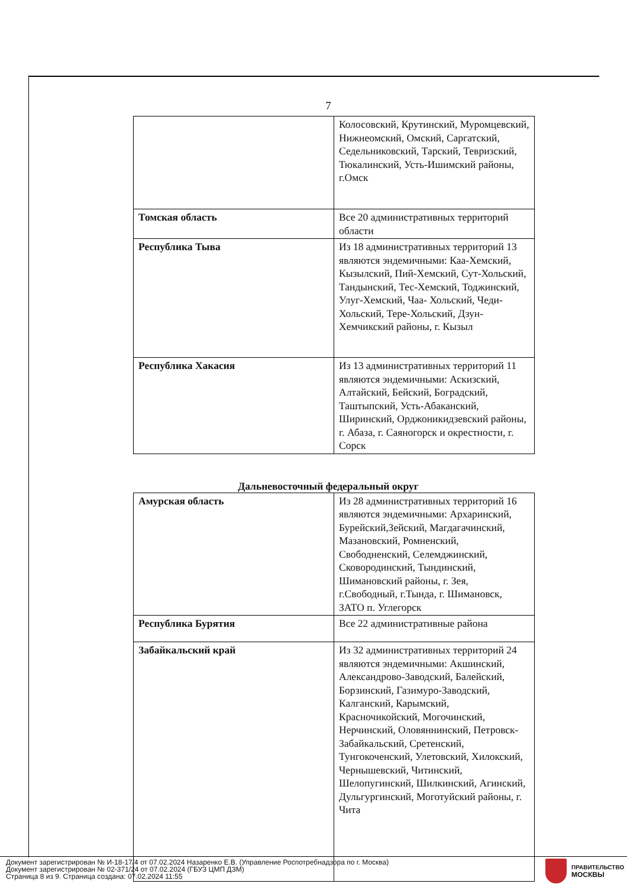7
| | Колосовский, Крутинский, Муромцевский, Нижнеомский, Омский, Саргатский, Седельниковский, Тарский, Тевризский, Тюкалинский, Усть-Ишимский районы, г.Омск |
| Томская область | Все 20 административных территорий области |
| Республика Тыва | Из 18 административных территорий 13 являются эндемичными: Каа-Хемский, Кызылский, Пий-Хемский, Сут-Хольский, Тандынский, Тес-Хемский, Тоджинский, Улуг-Хемский, Чаа- Хольский, Чеди-Хольский, Тере-Хольский, Дзун-Хемчикский районы, г. Кызыл |
| Республика Хакасия | Из 13 административных территорий 11 являются эндемичными: Аскизский, Алтайский, Бейский, Боградский, Таштыпский, Усть-Абаканский, Ширинский, Орджоникидзевский районы, г. Абаза, г. Саяногорск и окрестности, г. Сорск |
Дальневосточный федеральный округ
| Амурская область | Из 28 административных территорий 16 являются эндемичными: Архаринский, Бурейский,Зейский, Магдагачинский, Мазановский, Ромненский, Свободненский, Селемджинский, Сковородинский, Тындинский, Шимановский районы, г. Зея, г.Свободный, г.Тында, г. Шимановск, ЗАТО п. Углегорск |
| Республика Бурятия | Все 22 административные района |
| Забайкальский край | Из 32 административных территорий 24 являются эндемичными: Акшинский, Александрово-Заводский, Балейский, Борзинский, Газимуро-Заводский, Калганский, Карымский, Красночикойский, Могочинский, Нерчинский, Оловяннинский, Петровск-Забайкальский, Сретенский, Тунгокоченский, Улетовский, Хилокский, Чернышевский, Читинский, Шелопугинский, Шилкинский, Агинский, Дульгургинский, Моготуйский районы, г. Чита |
Документ зарегистрирован № И-18-17/4 от 07.02.2024 Назаренко Е.В. (Управление Роспотребнадзора по г. Москва)
Документ зарегистрирован № 02-371/24 от 07.02.2024 (ГБУЗ ЦМП ДЗМ)
Страница 8 из 9. Страница создана: 07.02.2024 11:55
ПРАВИТЕЛЬСТВО
МОСКВЫ